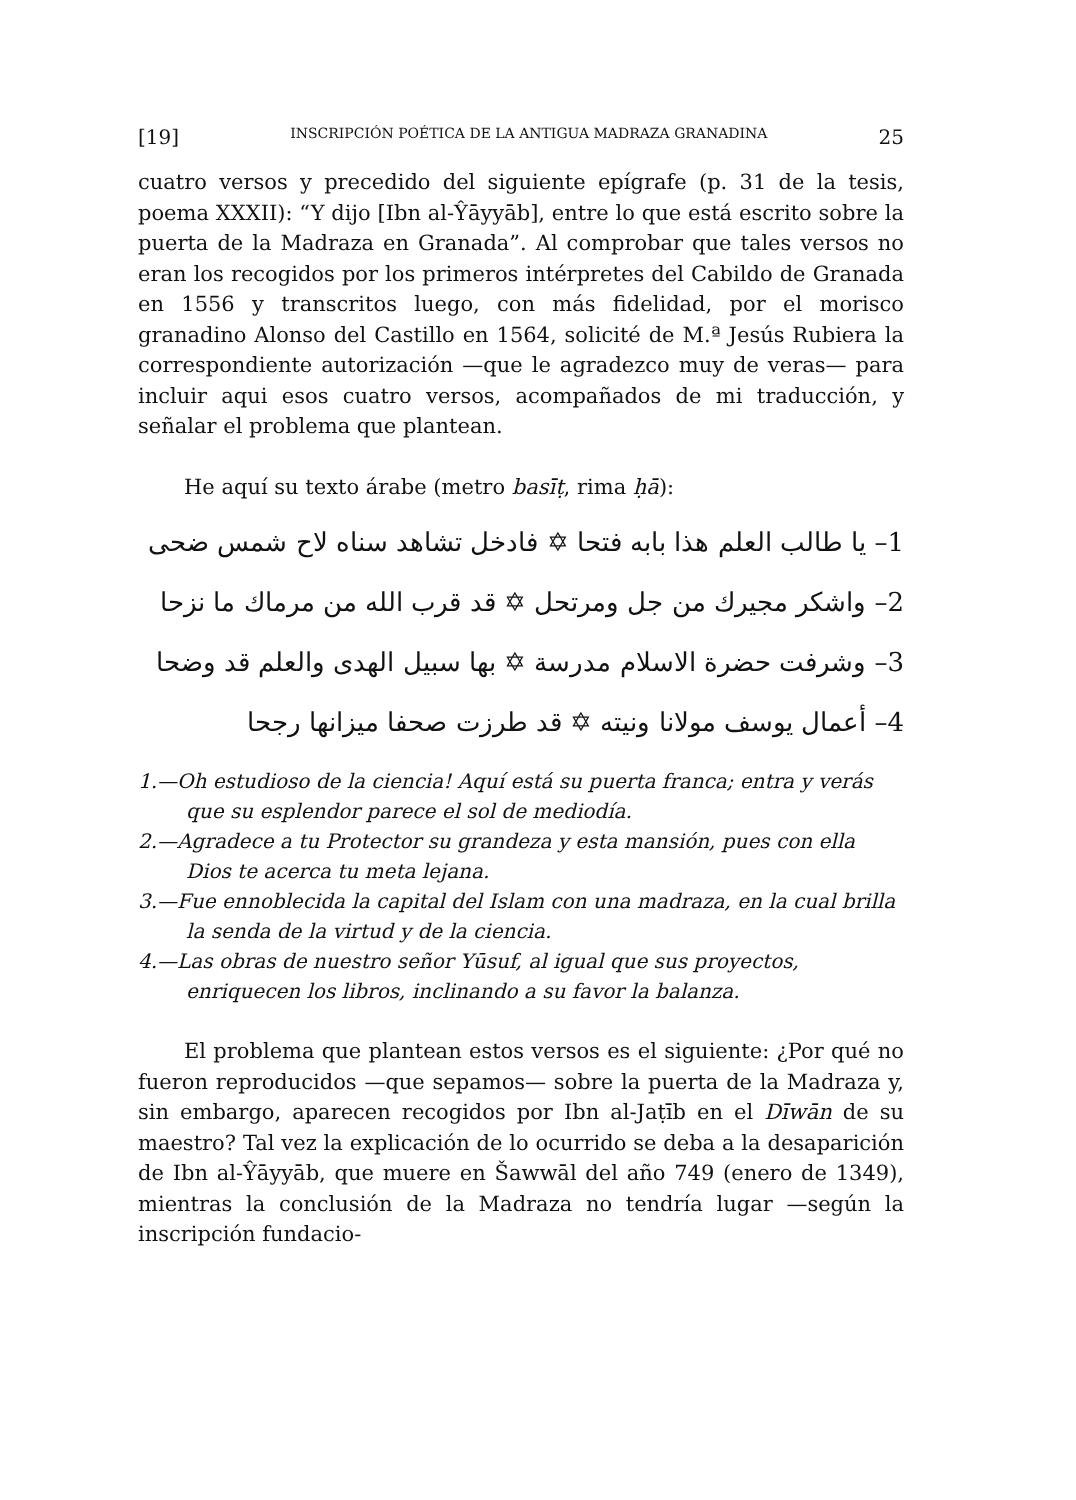[19] INSCRIPCIÓN POÉTICA DE LA ANTIGUA MADRAZA GRANADINA 25
cuatro versos y precedido del siguiente epígrafe (p. 31 de la tesis, poema XXXII): “Y dijo [Ibn al-Ŷāyyāb], entre lo que está escrito sobre la puerta de la Madraza en Granada”. Al comprobar que tales versos no eran los recogidos por los primeros intérpretes del Cabildo de Granada en 1556 y transcritos luego, con más fidelidad, por el morisco granadino Alonso del Castillo en 1564, solicité de M.ª Jesús Rubiera la correspondiente autorización —que le agradezco muy de veras— para incluir aqui esos cuatro versos, acompañados de mi traducción, y señalar el problema que plantean.
He aquí su texto árabe (metro basīṭ, rima ḥā):
1– يا طالب العلم هذا بابه فتحا ✡ فادخل تشاهد سناه لاح شمس ضحى
2– واشكر مجيرك من جل ومرتحل ✡ قد قرب الله من مرماك ما نزحا
3– وشرفت حضرة الاسلام مدرسة ✡ بها سبيل الهدى والعلم قد وضحا
4– أعمال يوسف مولانا ونيته ✡ قد طرزت صحفا ميزانها رجحا
1.—Oh estudioso de la ciencia! Aquí está su puerta franca; entra y verás que su esplendor parece el sol de mediodía.
2.—Agradece a tu Protector su grandeza y esta mansión, pues con ella Dios te acerca tu meta lejana.
3.—Fue ennoblecida la capital del Islam con una madraza, en la cual brilla la senda de la virtud y de la ciencia.
4.—Las obras de nuestro señor Yūsuf, al igual que sus proyectos, enriquecen los libros, inclinando a su favor la balanza.
El problema que plantean estos versos es el siguiente: ¿Por qué no fueron reproducidos —que sepamos— sobre la puerta de la Madraza y, sin embargo, aparecen recogidos por Ibn al-Jaṭīb en el Dīwān de su maestro? Tal vez la explicación de lo ocurrido se deba a la desaparición de Ibn al-Ŷāyyāb, que muere en Šawwāl del año 749 (enero de 1349), mientras la conclusión de la Madraza no tendría lugar —según la inscripción fundacio-